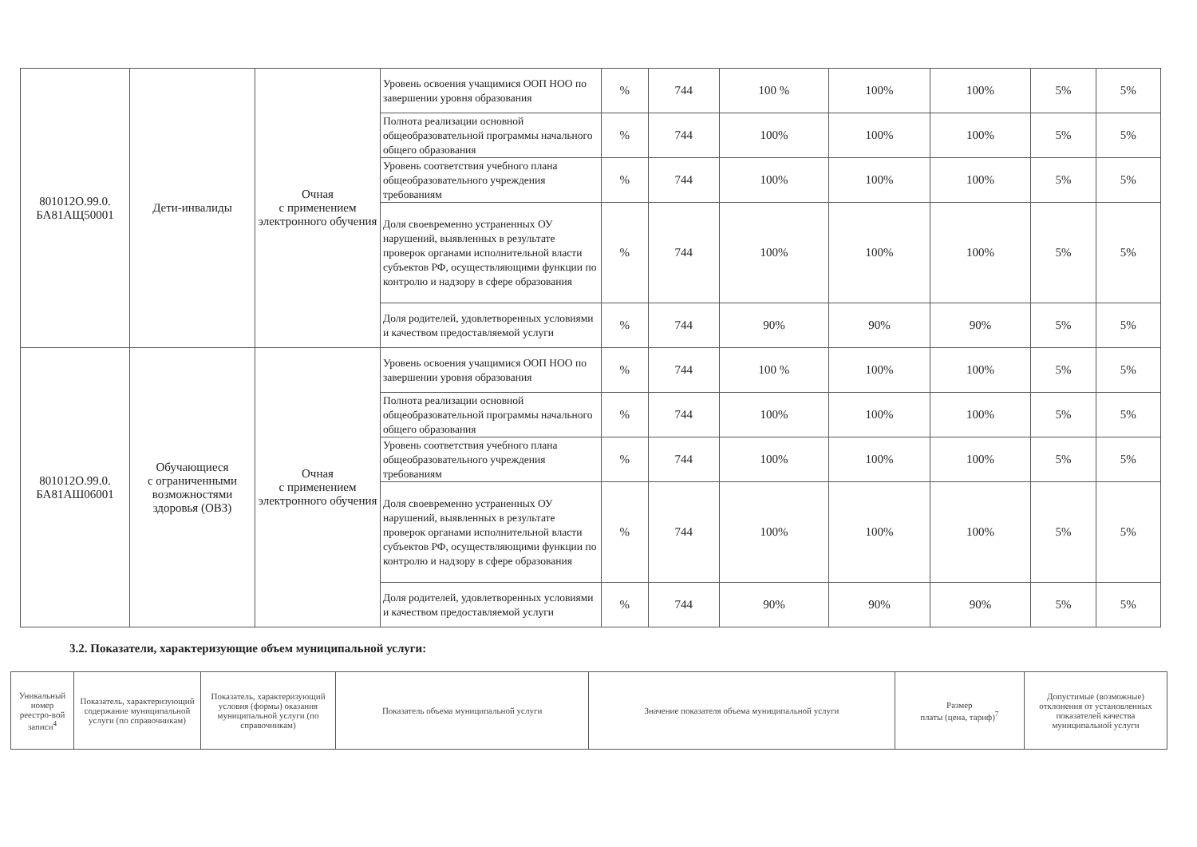| 801012О.99.0. БА81АЩ50001 | Дети-инвалиды | Очная с применением электронного обучения | Уровень освоения учащимися ООП НОО по завершении уровня образования | % | 744 | 100 % | 100% | 100% | 5% | 5% |
| | | | Полнота реализации основной общеобразовательной программы начального общего образования | % | 744 | 100% | 100% | 100% | 5% | 5% |
| | | | Уровень соответствия учебного плана общеобразовательного учреждения требованиям | % | 744 | 100% | 100% | 100% | 5% | 5% |
| | | | Доля своевременно устраненных ОУ нарушений, выявленных в результате проверок органами исполнительной власти субъектов РФ, осуществляющими функции по контролю и надзору в сфере образования | % | 744 | 100% | 100% | 100% | 5% | 5% |
| | | | Доля родителей, удовлетворенных условиями и качеством предоставляемой услуги | % | 744 | 90% | 90% | 90% | 5% | 5% |
| 801012О.99.0. БА81АШ06001 | Обучающиеся с ограниченными возможностями здоровья (ОВЗ) | Очная с применением электронного обучения | Уровень освоения учащимися ООП НОО по завершении уровня образования | % | 744 | 100 % | 100% | 100% | 5% | 5% |
| | | | Полнота реализации основной общеобразовательной программы начального общего образования | % | 744 | 100% | 100% | 100% | 5% | 5% |
| | | | Уровень соответствия учебного плана общеобразовательного учреждения требованиям | % | 744 | 100% | 100% | 100% | 5% | 5% |
| | | | Доля своевременно устраненных ОУ нарушений, выявленных в результате проверок органами исполнительной власти субъектов РФ, осуществляющими функции по контролю и надзору в сфере образования | % | 744 | 100% | 100% | 100% | 5% | 5% |
| | | | Доля родителей, удовлетворенных условиями и качеством предоставляемой услуги | % | 744 | 90% | 90% | 90% | 5% | 5% |
3.2. Показатели, характеризующие объем муниципальной услуги:
| Уникальный номер реестро-вой записи<sup>4</sup> | Показатель, характеризующий содержание муниципальной услуги (по справочникам) | Показатель, характеризующий условия (формы) оказания муниципальной услуги (по справочникам) | Показатель объема муниципальной услуги | Значение показателя объема муниципальной услуги | Размер платы (цена, тариф)<sup>7</sup> | Допустимые (возможные) отклонения от установленных показателей качества муниципальной услуги |